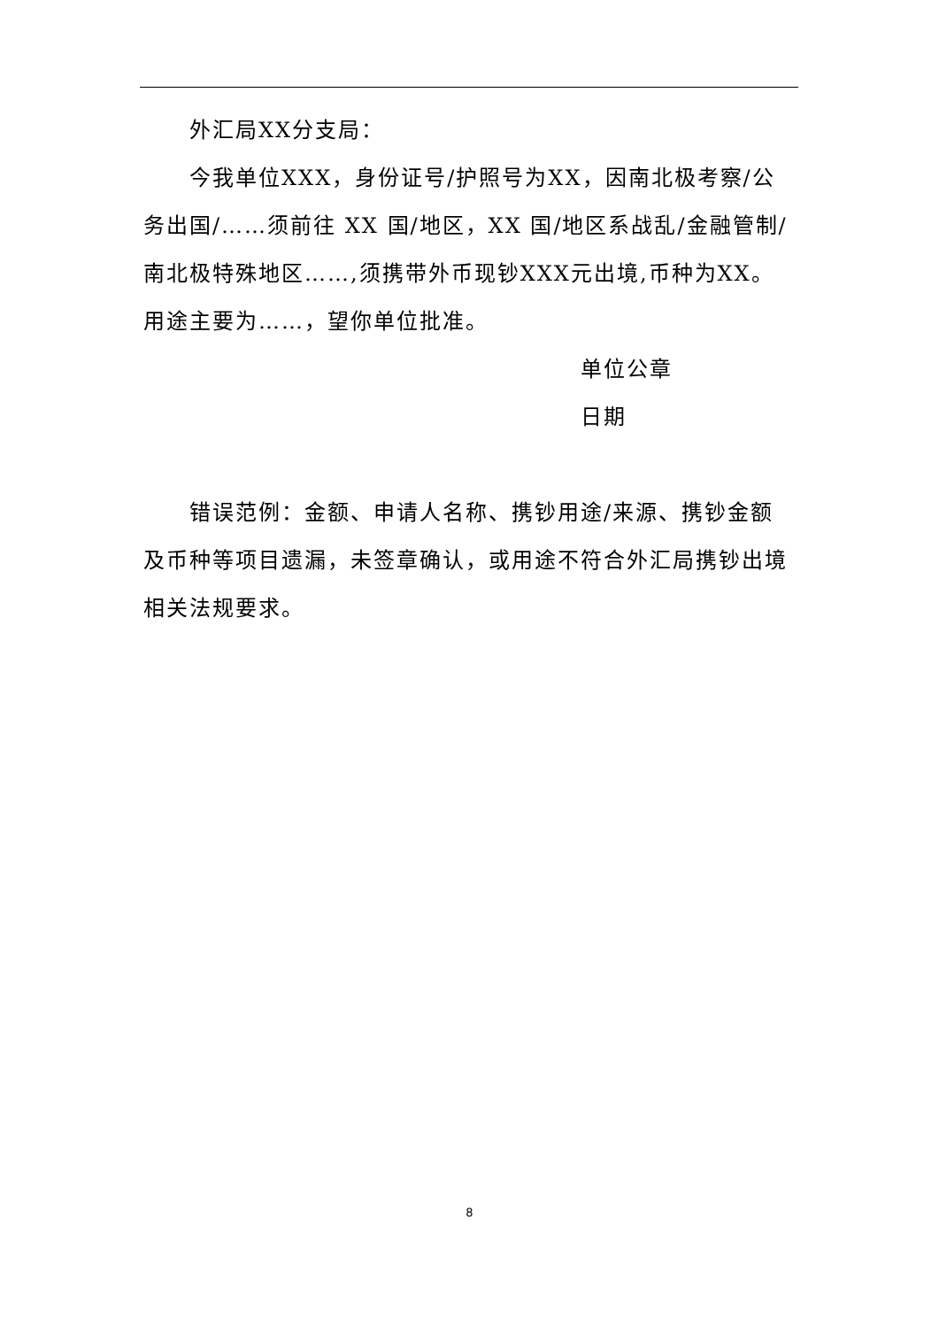外汇局XX分支局：
今我单位XXX，身份证号/护照号为XX，因南北极考察/公务出国/……须前往 XX 国/地区，XX 国/地区系战乱/金融管制/南北极特殊地区……,须携带外币现钞XXX元出境,币种为XX。用途主要为……，望你单位批准。
单位公章
日期
错误范例：金额、申请人名称、携钞用途/来源、携钞金额及币种等项目遗漏，未签章确认，或用途不符合外汇局携钞出境相关法规要求。
8